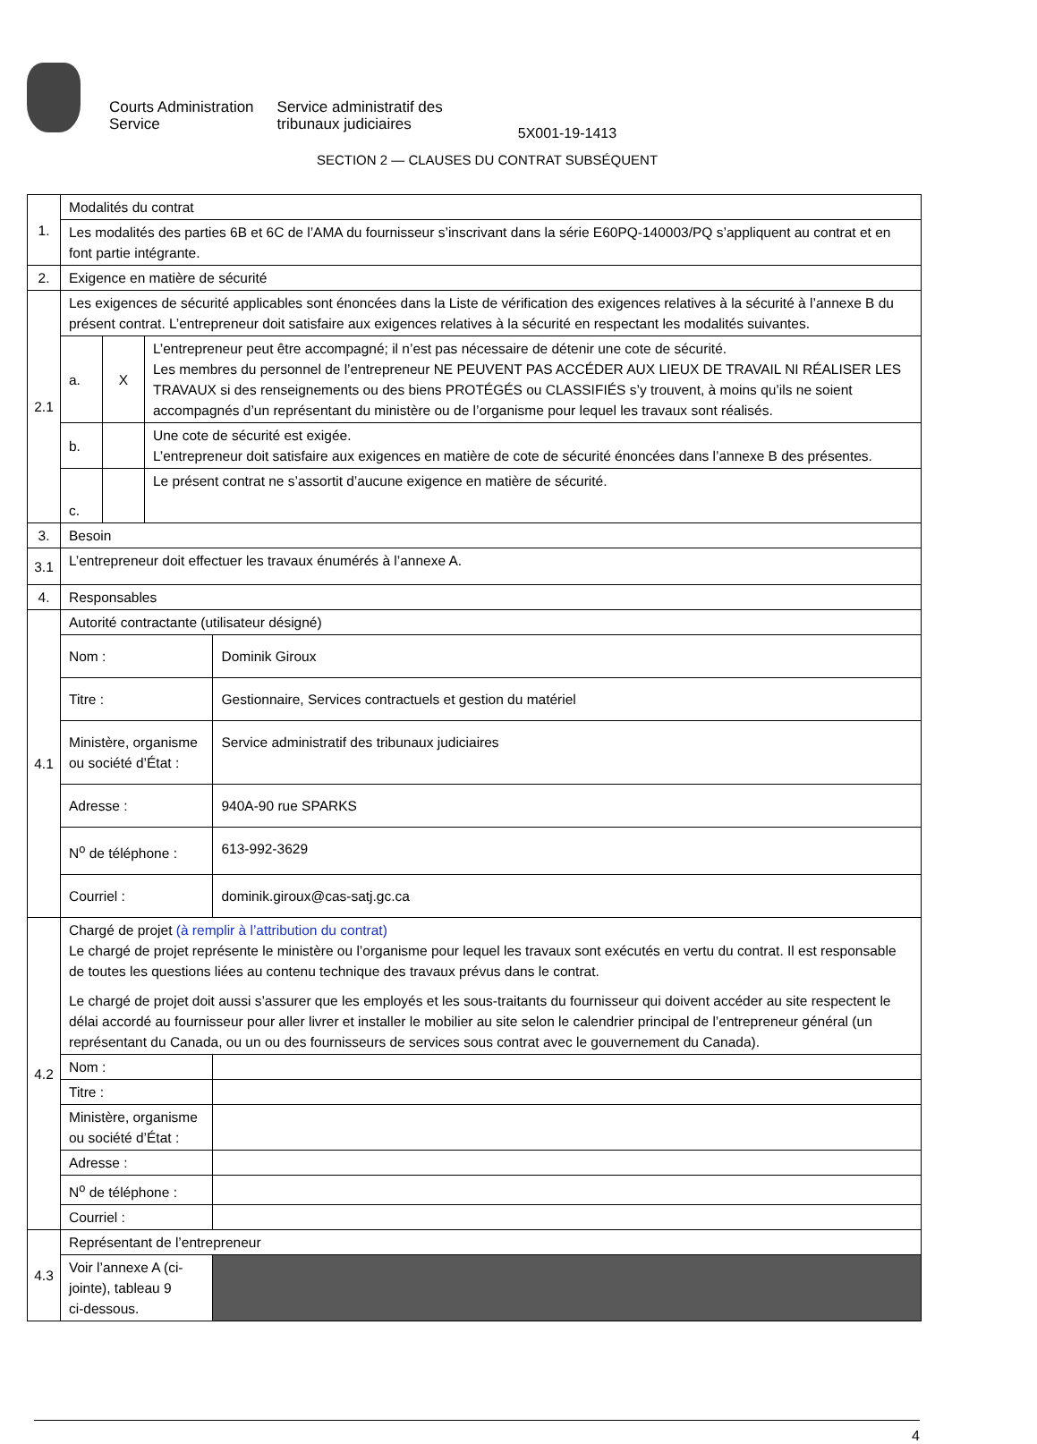Courts Administration
Service
Service administratif des
tribunaux judiciaires
5X001-19-1413
SECTION 2 — CLAUSES DU CONTRAT SUBSÉQUENT
| 1. | Modalités du contrat | | | |
| | Les modalités des parties 6B et 6C de l’AMA du fournisseur s’inscrivant dans la série E60PQ-140003/PQ s’appliquent au contrat et en font partie intégrante. | | | |
| 2. | Exigence en matière de sécurité | | | |
| 2.1 | Les exigences de sécurité applicables sont énoncées dans la Liste de vérification des exigences relatives à la sécurité à l’annexe B du présent contrat. L’entrepreneur doit satisfaire aux exigences relatives à la sécurité en respectant les modalités suivantes. | | | |
| | a. | X | L’entrepreneur peut être accompagné; il n’est pas nécessaire de détenir une cote de sécurité. Les membres du personnel de l’entrepreneur NE PEUVENT PAS ACCÉDER AUX LIEUX DE TRAVAIL NI RÉALISER LES TRAVAUX si des renseignements ou des biens PROTÉGÉS ou CLASSIFIÉS s’y trouvent, à moins qu’ils ne soient accompagnés d’un représentant du ministère ou de l’organisme pour lequel les travaux sont réalisés. | |
| | b. | | Une cote de sécurité est exigée. L’entrepreneur doit satisfaire aux exigences en matière de cote de sécurité énoncées dans l’annexe B des présentes. | |
| | c. | | Le présent contrat ne s’assortit d’aucune exigence en matière de sécurité. | |
| 3. | Besoin | | | |
| 3.1 | L’entrepreneur doit effectuer les travaux énumérés à l’annexe A. | | | |
| 4. | Responsables | | | |
| 4.1 | Autorité contractante (utilisateur désigné) | | | |
| | Nom : | | | Dominik Giroux |
| | Titre : | | | Gestionnaire, Services contractuels et gestion du matériel |
| | Ministère, organisme ou société d’État : | | | Service administratif des tribunaux judiciaires |
| | Adresse : | | | 940A-90 rue SPARKS |
| | N<sup>o</sup> de téléphone : | | | 613-992-3629 |
| | Courriel : | | | dominik.giroux@cas-satj.gc.ca |
| 4.2 | Chargé de projet (à remplir à l’attribution du contrat) Le chargé de projet représente le ministère ou l’organisme pour lequel les travaux sont exécutés en vertu du contrat. Il est responsable de toutes les questions liées au contenu technique des travaux prévus dans le contrat. Le chargé de projet doit aussi s’assurer que les employés et les sous-traitants du fournisseur qui doivent accéder au site respectent le délai accordé au fournisseur pour aller livrer et installer le mobilier au site selon le calendrier principal de l’entrepreneur général (un représentant du Canada, ou un ou des fournisseurs de services sous contrat avec le gouvernement du Canada). | | | |
| | Nom : | | | |
| | Titre : | | | |
| | Ministère, organisme ou société d’État : | | | |
| | Adresse : | | | |
| | N<sup>o</sup> de téléphone : | | | |
| | Courriel : | | | |
| 4.3 | Représentant de l’entrepreneur | | | |
| | Voir l’annexe A (ci-jointe), tableau 9 ci-dessous. | | | |
4